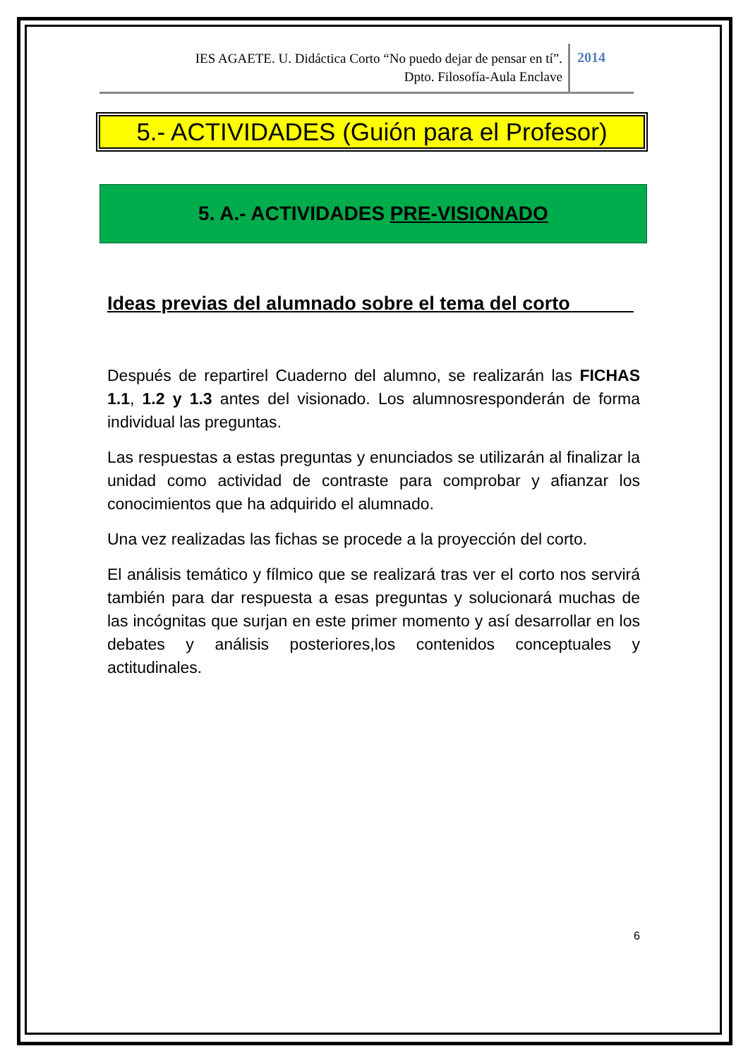IES AGAETE. U. Didáctica Corto “No puedo dejar de pensar en tí”.
Dpto. Filosofía-Aula Enclave
2014
5.- ACTIVIDADES (Guión para el Profesor)
5. A.- ACTIVIDADES PRE-VISIONADO
Ideas previas del alumnado sobre el tema del corto______
Después de repartirel Cuaderno del alumno, se realizarán las FICHAS 1.1, 1.2 y 1.3 antes del visionado. Los alumnosresponderán de forma individual las preguntas.
Las respuestas a estas preguntas y enunciados se utilizarán al finalizar la unidad como actividad de contraste para comprobar y afianzar los conocimientos que ha adquirido el alumnado.
Una vez realizadas las fichas se procede a la proyección del corto.
El análisis temático y fílmico que se realizará tras ver el corto nos servirá también para dar respuesta a esas preguntas y solucionará muchas de las incógnitas que surjan en este primer momento y así desarrollar en los debates y análisis posteriores,los contenidos conceptuales y actitudinales.
6